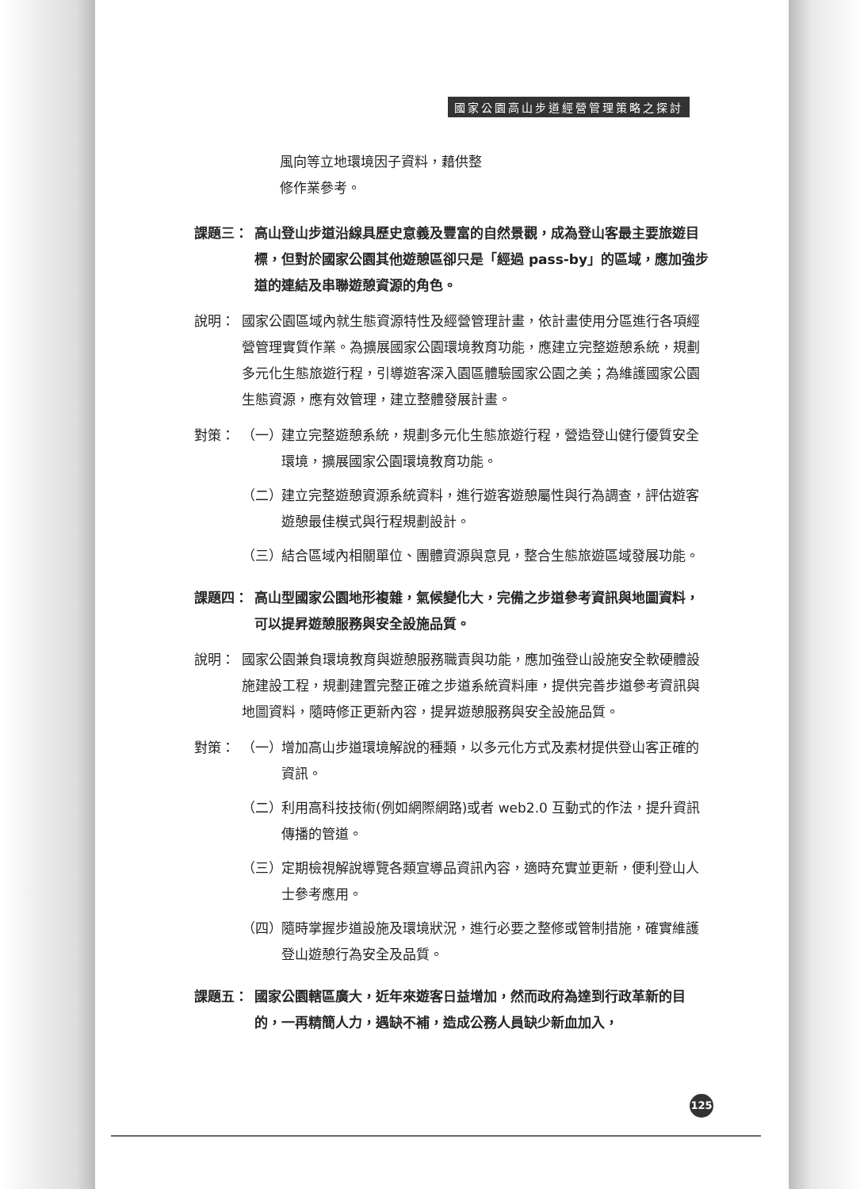國家公園高山步道經營管理策略之探討
風向等立地環境因子資料，藉供整
修作業參考。
課題三： 高山登山步道沿線具歷史意義及豐富的自然景觀，成為登山客最主要旅遊目標，但對於國家公園其他遊憩區卻只是「經過 pass-by」的區域，應加強步道的連結及串聯遊憩資源的角色。
說明： 國家公園區域內就生態資源特性及經營管理計畫，依計畫使用分區進行各項經營管理實質作業。為擴展國家公園環境教育功能，應建立完整遊憩系統，規劃多元化生態旅遊行程，引導遊客深入園區體驗國家公園之美；為維護國家公園生態資源，應有效管理，建立整體發展計畫。
對策： （一）
建立完整遊憩系統，規劃多元化生態旅遊行程，營造登山健行優質安全環境，擴展國家公園環境教育功能。
（二）
建立完整遊憩資源系統資料，進行遊客遊憩屬性與行為調查，評估遊客遊憩最佳模式與行程規劃設計。
（三）
結合區域內相關單位、團體資源與意見，整合生態旅遊區域發展功能。
課題四： 高山型國家公園地形複雜，氣候變化大，完備之步道參考資訊與地圖資料，可以提昇遊憩服務與安全設施品質。
說明： 國家公園兼負環境教育與遊憩服務職責與功能，應加強登山設施安全軟硬體設施建設工程，規劃建置完整正確之步道系統資料庫，提供完善步道參考資訊與地圖資料，隨時修正更新內容，提昇遊憩服務與安全設施品質。
對策： （一）
增加高山步道環境解說的種類，以多元化方式及素材提供登山客正確的資訊。
（二）
利用高科技技術(例如網際網路)或者 web2.0 互動式的作法，提升資訊傳播的管道。
（三）
定期檢視解說導覽各類宣導品資訊內容，適時充實並更新，便利登山人士參考應用。
（四）
隨時掌握步道設施及環境狀況，進行必要之整修或管制措施，確實維護登山遊憩行為安全及品質。
課題五： 國家公園轄區廣大，近年來遊客日益增加，然而政府為達到行政革新的目的，一再精簡人力，遇缺不補，造成公務人員缺少新血加入，
125